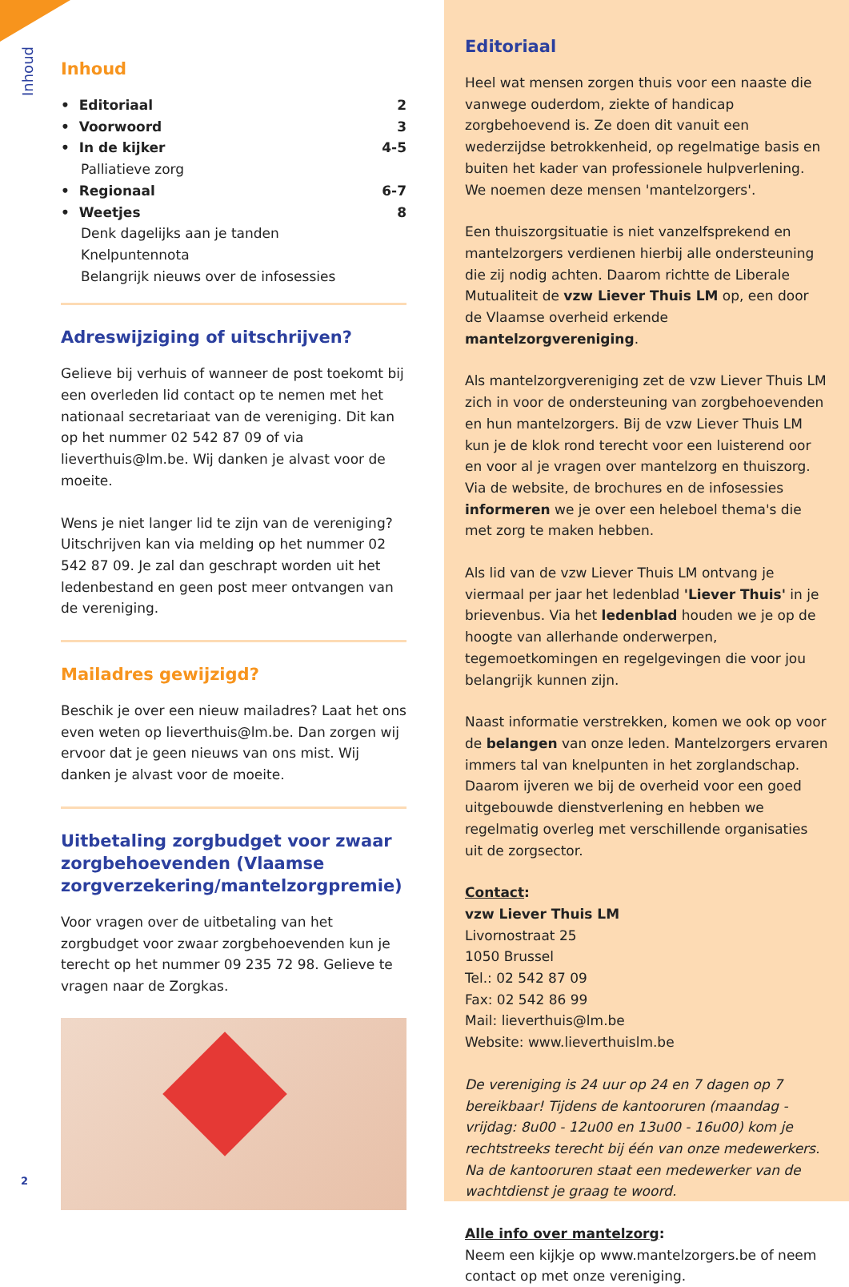Inhoud
Inhoud
• Editoriaal 2
• Voorwoord 3
• In de kijker 4-5
Palliatieve zorg
• Regionaal 6-7
• Weetjes 8
Denk dagelijks aan je tanden
Knelpuntennota
Belangrijk nieuws over de infosessies
Adreswijziging of uitschrijven?
Gelieve bij verhuis of wanneer de post toekomt bij een overleden lid contact op te nemen met het nationaal secretariaat van de vereniging. Dit kan op het nummer 02 542 87 09 of via lieverthuis@lm.be. Wij danken je alvast voor de moeite.
Wens je niet langer lid te zijn van de vereniging? Uitschrijven kan via melding op het nummer 02 542 87 09. Je zal dan geschrapt worden uit het ledenbestand en geen post meer ontvangen van de vereniging.
Mailadres gewijzigd?
Beschik je over een nieuw mailadres? Laat het ons even weten op lieverthuis@lm.be. Dan zorgen wij ervoor dat je geen nieuws van ons mist. Wij danken je alvast voor de moeite.
Uitbetaling zorgbudget voor zwaar zorgbehoevenden (Vlaamse zorgverzekering/mantelzorgpremie)
Voor vragen over de uitbetaling van het zorgbudget voor zwaar zorgbehoevenden kun je terecht op het nummer 09 235 72 98. Gelieve te vragen naar de Zorgkas.
2
Editoriaal
Heel wat mensen zorgen thuis voor een naaste die vanwege ouderdom, ziekte of handicap zorgbehoevend is. Ze doen dit vanuit een wederzijdse betrokkenheid, op regelmatige basis en buiten het kader van professionele hulpverlening. We noemen deze mensen 'mantelzorgers'.
Een thuiszorgsituatie is niet vanzelfsprekend en mantelzorgers verdienen hierbij alle ondersteuning die zij nodig achten. Daarom richtte de Liberale Mutualiteit de vzw Liever Thuis LM op, een door de Vlaamse overheid erkende mantelzorgvereniging.
Als mantelzorgvereniging zet de vzw Liever Thuis LM zich in voor de ondersteuning van zorgbehoevenden en hun mantelzorgers. Bij de vzw Liever Thuis LM kun je de klok rond terecht voor een luisterend oor en voor al je vragen over mantelzorg en thuiszorg. Via de website, de brochures en de infosessies informeren we je over een heleboel thema's die met zorg te maken hebben.
Als lid van de vzw Liever Thuis LM ontvang je viermaal per jaar het ledenblad 'Liever Thuis' in je brievenbus. Via het ledenblad houden we je op de hoogte van allerhande onderwerpen, tegemoetkomingen en regelgevingen die voor jou belangrijk kunnen zijn.
Naast informatie verstrekken, komen we ook op voor de belangen van onze leden. Mantelzorgers ervaren immers tal van knelpunten in het zorglandschap. Daarom ijveren we bij de overheid voor een goed uitgebouwde dienstverlening en hebben we regelmatig overleg met verschillende organisaties uit de zorgsector.
Contact:
vzw Liever Thuis LM
Livornostraat 25
1050 Brussel
Tel.: 02 542 87 09
Fax: 02 542 86 99
Mail: lieverthuis@lm.be
Website: www.lieverthuislm.be
De vereniging is 24 uur op 24 en 7 dagen op 7 bereikbaar! Tijdens de kantooruren (maandag - vrijdag: 8u00 - 12u00 en 13u00 - 16u00) kom je rechtstreeks terecht bij één van onze medewerkers. Na de kantooruren staat een medewerker van de wachtdienst je graag te woord.
Alle info over mantelzorg:
Neem een kijkje op www.mantelzorgers.be of neem contact op met onze vereniging.